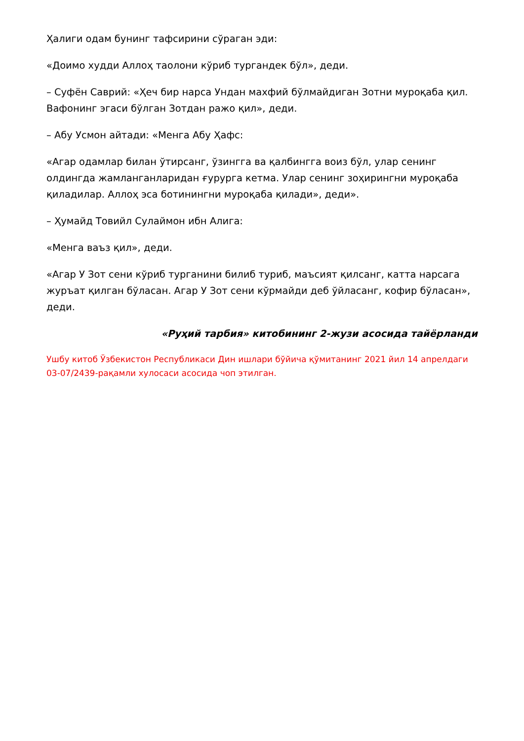Ҳалиги одам бунинг тафсирини сўраган эди:
«Доимо худди Аллоҳ таолони кўриб тургандек бўл», деди.
– Суфён Саврий: «Ҳеч бир нарса Ундан махфий бўлмайдиган Зотни муроқаба қил. Вафонинг эгаси бўлган Зотдан ражо қил», деди.
– Абу Усмон айтади: «Менга Абу Ҳафс:
«Агар одамлар билан ўтирсанг, ўзингга ва қалбингга воиз бўл, улар сенинг олдингда жамланганларидан ғурурга кетма. Улар сенинг зоҳирингни муроқаба қиладилар. Аллоҳ эса ботинингни муроқаба қилади», деди».
– Ҳумайд Товийл Сулаймон ибн Алига:
«Менга ваъз қил», деди.
«Агар У Зот сени кўриб турганини билиб туриб, маъсият қилсанг, катта нарсага журъат қилган бўласан. Агар У Зот сени кўрмайди деб ўйласанг, кофир бўласан», деди.
«Руҳий тарбия» китобининг 2-жузи асосида тайёрланди
Ушбу китоб Ўзбекистон Республикаси Дин ишлари бўйича қўмитанинг 2021 йил 14 апрелдаги 03-07/2439-рақамли хулосаси асосида чоп этилган.